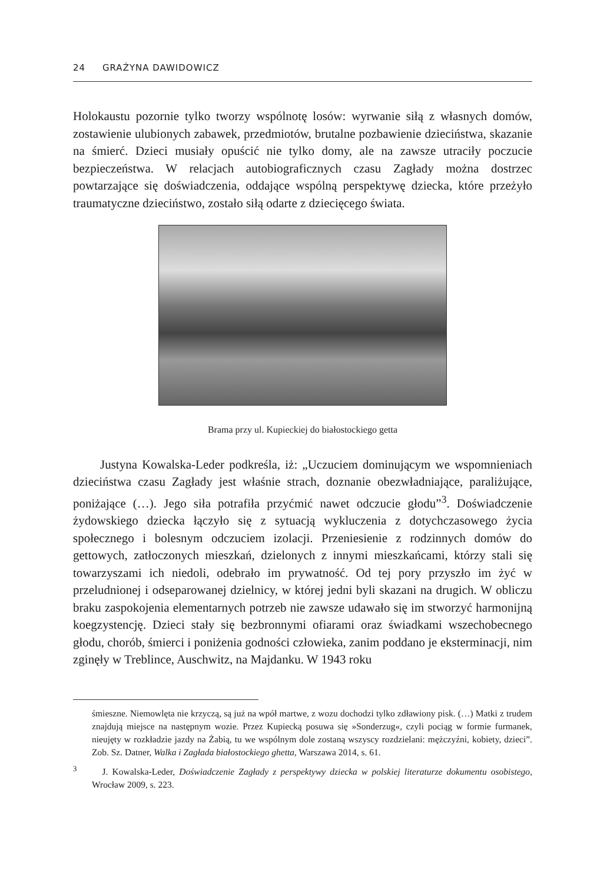24 GRAŻYNA DAWIDOWICZ
Holokaustu pozornie tylko tworzy wspólnotę losów: wyrwanie siłą z własnych domów, zostawienie ulubionych zabawek, przedmiotów, brutalne pozbawienie dzieciństwa, skazanie na śmierć. Dzieci musiały opuścić nie tylko domy, ale na zawsze utraciły poczucie bezpieczeństwa. W relacjach autobiograficznych czasu Zagłady można dostrzec powtarzające się doświadczenia, oddające wspólną perspektywę dziecka, które przeżyło traumatyczne dzieciństwo, zostało siłą odarte z dziecięcego świata.
Brama przy ul. Kupieckiej do białostockiego getta
Justyna Kowalska-Leder podkreśla, iż: „Uczuciem dominującym we wspomnieniach dzieciństwa czasu Zagłady jest właśnie strach, doznanie obezwładniające, paraliżujące, poniżające (…). Jego siła potrafiła przyćmić nawet odczucie głodu”<sup>3</sup>. Doświadczenie żydowskiego dziecka łączyło się z sytuacją wykluczenia z dotychczasowego życia społecznego i bolesnym odczuciem izolacji. Przeniesienie z rodzinnych domów do gettowych, zatłoczonych mieszkań, dzielonych z innymi mieszkańcami, którzy stali się towarzyszami ich niedoli, odebrało im prywatność. Od tej pory przyszło im żyć w przeludnionej i odseparowanej dzielnicy, w której jedni byli skazani na drugich. W obliczu braku zaspokojenia elementarnych potrzeb nie zawsze udawało się im stworzyć harmonijną koegzystencję. Dzieci stały się bezbronnymi ofiarami oraz świadkami wszechobecnego głodu, chorób, śmierci i poniżenia godności człowieka, zanim poddano je eksterminacji, nim zginęły w Treblince, Auschwitz, na Majdanku. W 1943 roku
śmieszne. Niemowlęta nie krzyczą, są już na wpół martwe, z wozu dochodzi tylko zdławiony pisk. (…) Matki z trudem znajdują miejsce na następnym wozie. Przez Kupiecką posuwa się »Sonderzug«, czyli pociąg w formie furmanek, nieujęty w rozkładzie jazdy na Żabią, tu we wspólnym dole zostaną wszyscy rozdzielani: mężczyźni, kobiety, dzieci”. Zob. Sz. Datner, Walka i Zagłada białostockiego ghetta, Warszawa 2014, s. 61.
<sup>3</sup> J. Kowalska-Leder, Doświadczenie Zagłady z perspektywy dziecka w polskiej literaturze dokumentu osobistego, Wrocław 2009, s. 223.